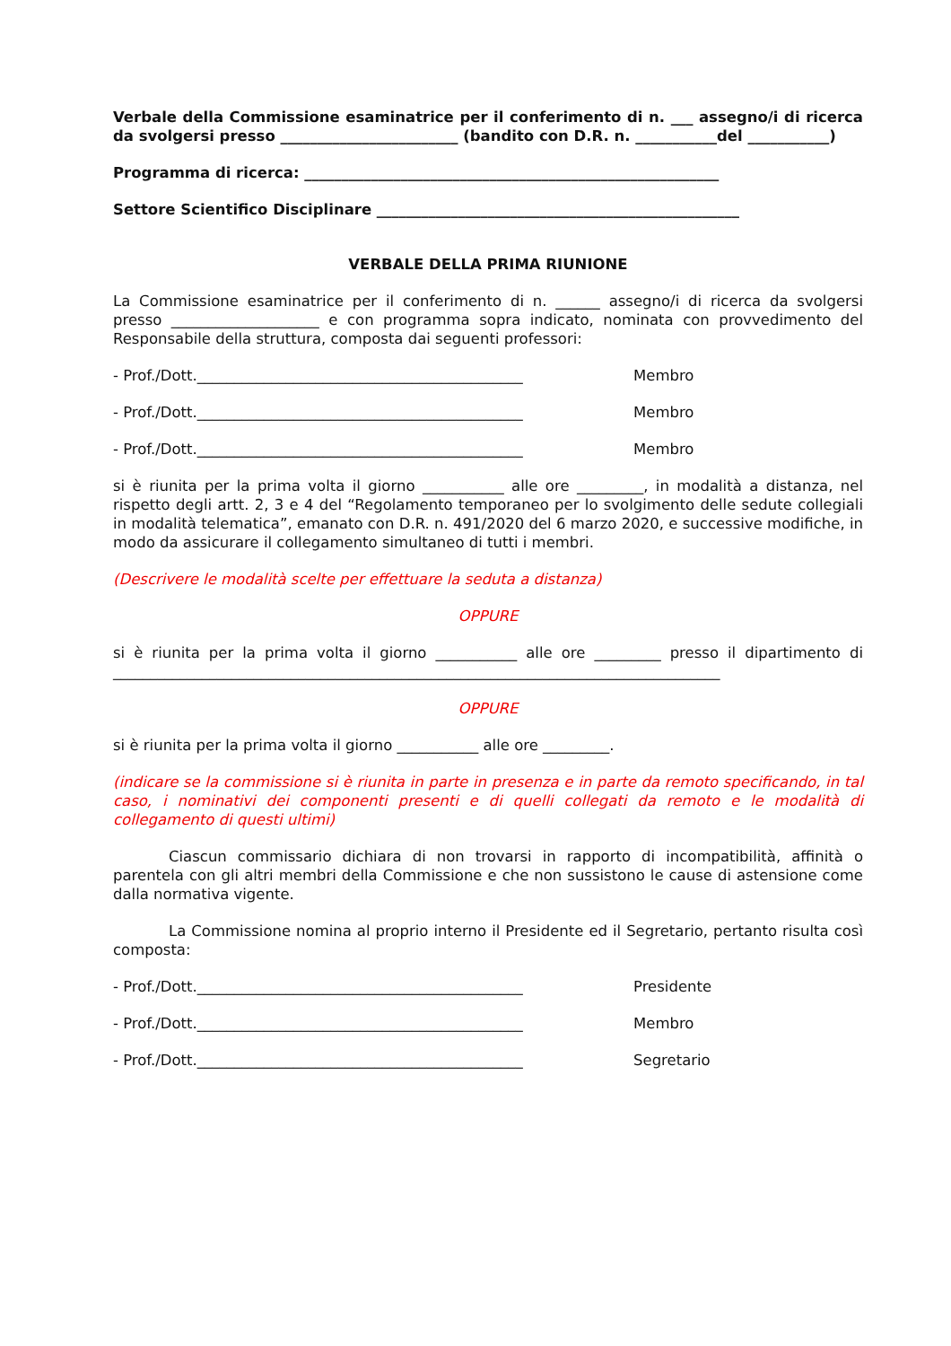Verbale della Commissione esaminatrice per il conferimento di n. ___ assegno/i di ricerca da svolgersi presso ________________________ (bandito con D.R. n. ___________del ___________)
Programma di ricerca: ________________________________________________________
Settore Scientifico Disciplinare _________________________________________________
VERBALE DELLA PRIMA RIUNIONE
La Commissione esaminatrice per il conferimento di n. ______ assegno/i di ricerca da svolgersi presso ____________________ e con programma sopra indicato, nominata con provvedimento del Responsabile della struttura, composta dai seguenti professori:
- Prof./Dott.____________________________________________ Membro
- Prof./Dott.____________________________________________ Membro
- Prof./Dott.____________________________________________ Membro
si è riunita per la prima volta il giorno ___________ alle ore _________, in modalità a distanza, nel rispetto degli artt. 2, 3 e 4 del “Regolamento temporaneo per lo svolgimento delle sedute collegiali in modalità telematica”, emanato con D.R. n. 491/2020 del 6 marzo 2020, e successive modifiche, in modo da assicurare il collegamento simultaneo di tutti i membri.
(Descrivere le modalità scelte per effettuare la seduta a distanza)
OPPURE
si è riunita per la prima volta il giorno ___________ alle ore _________ presso il dipartimento di __________________________________________________________________________________
OPPURE
si è riunita per la prima volta il giorno ___________ alle ore _________.
(indicare se la commissione si è riunita in parte in presenza e in parte da remoto specificando, in tal caso, i nominativi dei componenti presenti e di quelli collegati da remoto e le modalità di collegamento di questi ultimi)
Ciascun commissario dichiara di non trovarsi in rapporto di incompatibilità, affinità o parentela con gli altri membri della Commissione e che non sussistono le cause di astensione come dalla normativa vigente.
La Commissione nomina al proprio interno il Presidente ed il Segretario, pertanto risulta così composta:
- Prof./Dott.____________________________________________ Presidente
- Prof./Dott.____________________________________________ Membro
- Prof./Dott.____________________________________________ Segretario